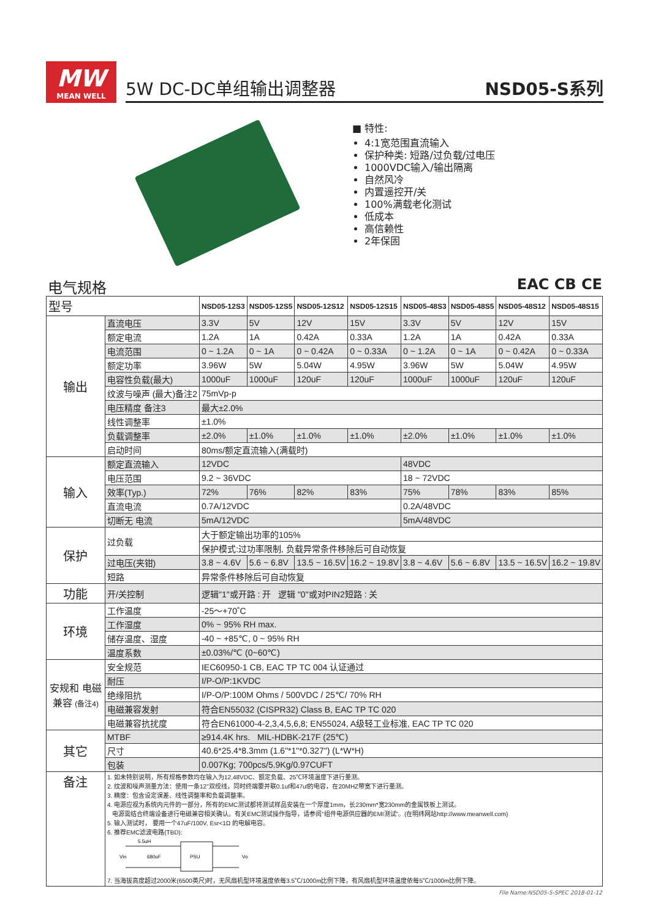MW
MEAN WELL
5W DC-DC单组输出调整器 NSD05-S系列
■ 特性:
4:1宽范围直流输入
保护种类: 短路/过负载/过电压
1000VDC输入/输出隔离
自然风冷
内置遥控开/关
100%满载老化测试
低成本
高信赖性
2年保固
电气规格 EAC CB CE
| 型号 | | NSD05-12S3 | NSD05-12S5 | NSD05-12S12 | NSD05-12S15 | NSD05-48S3 | NSD05-48S5 | NSD05-48S12 | NSD05-48S15 |
| 输出 | 直流电压 | 3.3V | 5V | 12V | 15V | 3.3V | 5V | 12V | 15V |
| | 额定电流 | 1.2A | 1A | 0.42A | 0.33A | 1.2A | 1A | 0.42A | 0.33A |
| | 电流范围 | 0 ~ 1.2A | 0 ~ 1A | 0 ~ 0.42A | 0 ~ 0.33A | 0 ~ 1.2A | 0 ~ 1A | 0 ~ 0.42A | 0 ~ 0.33A |
| | 额定功率 | 3.96W | 5W | 5.04W | 4.95W | 3.96W | 5W | 5.04W | 4.95W |
| | 电容性负载(最大) | 1000uF | 1000uF | 120uF | 120uF | 1000uF | 1000uF | 120uF | 120uF |
| | 纹波与噪声 (最大)备注2 | 75mVp-p | | | | | | | |
| | 电压精度 备注3 | 最大±2.0% | | | | | | | |
| | 线性调整率 | ±1.0% | | | | | | | |
| | 负载调整率 | ±2.0% | ±1.0% | ±1.0% | ±1.0% | ±2.0% | ±1.0% | ±1.0% | ±1.0% |
| | 启动时间 | 80ms/额定直流输入(满载时) | | | | | | | |
| 输入 | 额定直流输入 | 12VDC | | | | 48VDC | | | |
| | 电压范围 | 9.2 ~ 36VDC | | | | 18 ~ 72VDC | | | |
| | 效率(Typ.) | 72% | 76% | 82% | 83% | 75% | 78% | 83% | 85% |
| | 直流电流 | 0.7A/12VDC | | | | 0.2A/48VDC | | | |
| | 切断无 电流 | 5mA/12VDC | | | | 5mA/48VDC | | | |
| 保护 | 过负载 | 大于额定输出功率的105% | | | | | | | |
| | | 保护模式:过功率限制, 负载异常条件移除后可自动恢复 | | | | | | | |
| | 过电压(夹钳) | 3.8 ~ 4.6V | 5.6 ~ 6.8V | 13.5 ~ 16.5V | 16.2 ~ 19.8V | 3.8 ~ 4.6V | 5.6 ~ 6.8V | 13.5 ~ 16.5V | 16.2 ~ 19.8V |
| | 短路 | 异常条件移除后可自动恢复 | | | | | | | |
| 功能 | 开/关控制 | 逻辑"1"或开路 : 开 逻辑 "0"或对PIN2短路 : 关 | | | | | | | |
| 环境 | 工作温度 | -25～+70˚C | | | | | | | |
| | 工作湿度 | 0% ~ 95% RH max. | | | | | | | |
| | 储存温度、湿度 | -40 ~ +85℃, 0 ~ 95% RH | | | | | | | |
| | 温度系数 | ±0.03%/℃ (0~60℃) | | | | | | | |
| 安规和 电磁兼容 (备注4) | 安全规范 | IEC60950-1 CB, EAC TP TC 004 认证通过 | | | | | | | |
| | 耐压 | I/P-O/P:1KVDC | | | | | | | |
| | 绝缘阻抗 | I/P-O/P:100M Ohms / 500VDC / 25℃/ 70% RH | | | | | | | |
| | 电磁兼容发射 | 符合EN55032 (CISPR32) Class B, EAC TP TC 020 | | | | | | | |
| | 电磁兼容抗扰度 | 符合EN61000-4-2,3,4,5,6,8; EN55024, A级轻工业标准, EAC TP TC 020 | | | | | | | |
| 其它 | MTBF | ≥914.4K hrs. MIL-HDBK-217F (25℃) | | | | | | | |
| | 尺寸 | 40.6*25.4*8.3mm (1.6"*1"*0.327") (L*W*H) | | | | | | | |
| | 包装 | 0.007Kg; 700pcs/5.9Kg/0.97CUFT | | | | | | | |
| 备注 | 1. 如未特别说明，所有规格参数均在输入为12,48VDC、额定负载、25℃环境温度下进行量测。 2. 纹波和噪声测量方法：使用一条12"双绞线，同时终端要并联0.1uf和47uf的电容，在20MHZ带宽下进行量测。 3. 精度：包含设定误差、线性调整率和负载调整率。 4. 电源应视为系统内元件的一部分，所有的EMC测试都将测试样品安装在一个厚度1mm，长230mm*宽230mm的金属铁板上测试。 电源需结合终端设备进行电磁兼容相关确认。有关EMC测试操作指导，请参阅“组件电源供应器的EMI测试”。(在明纬网站http://www.meanwell.com) 5. 输入测试时， 要用一个47uF/100V, Esr<1Ω 的电解电容。 6. 推荐EMC滤波电路(TBD): 5.5uH Vin 680uF PSU Vo 7. 当海拔高度超过2000米(6500英尺)时，无风扇机型环境温度依每3.5℃/1000m比例下降，有风扇机型环境温度依每5℃/1000m比例下降。 | | | | | | | | |
File Name:NSD05-S-SPEC 2018-01-12